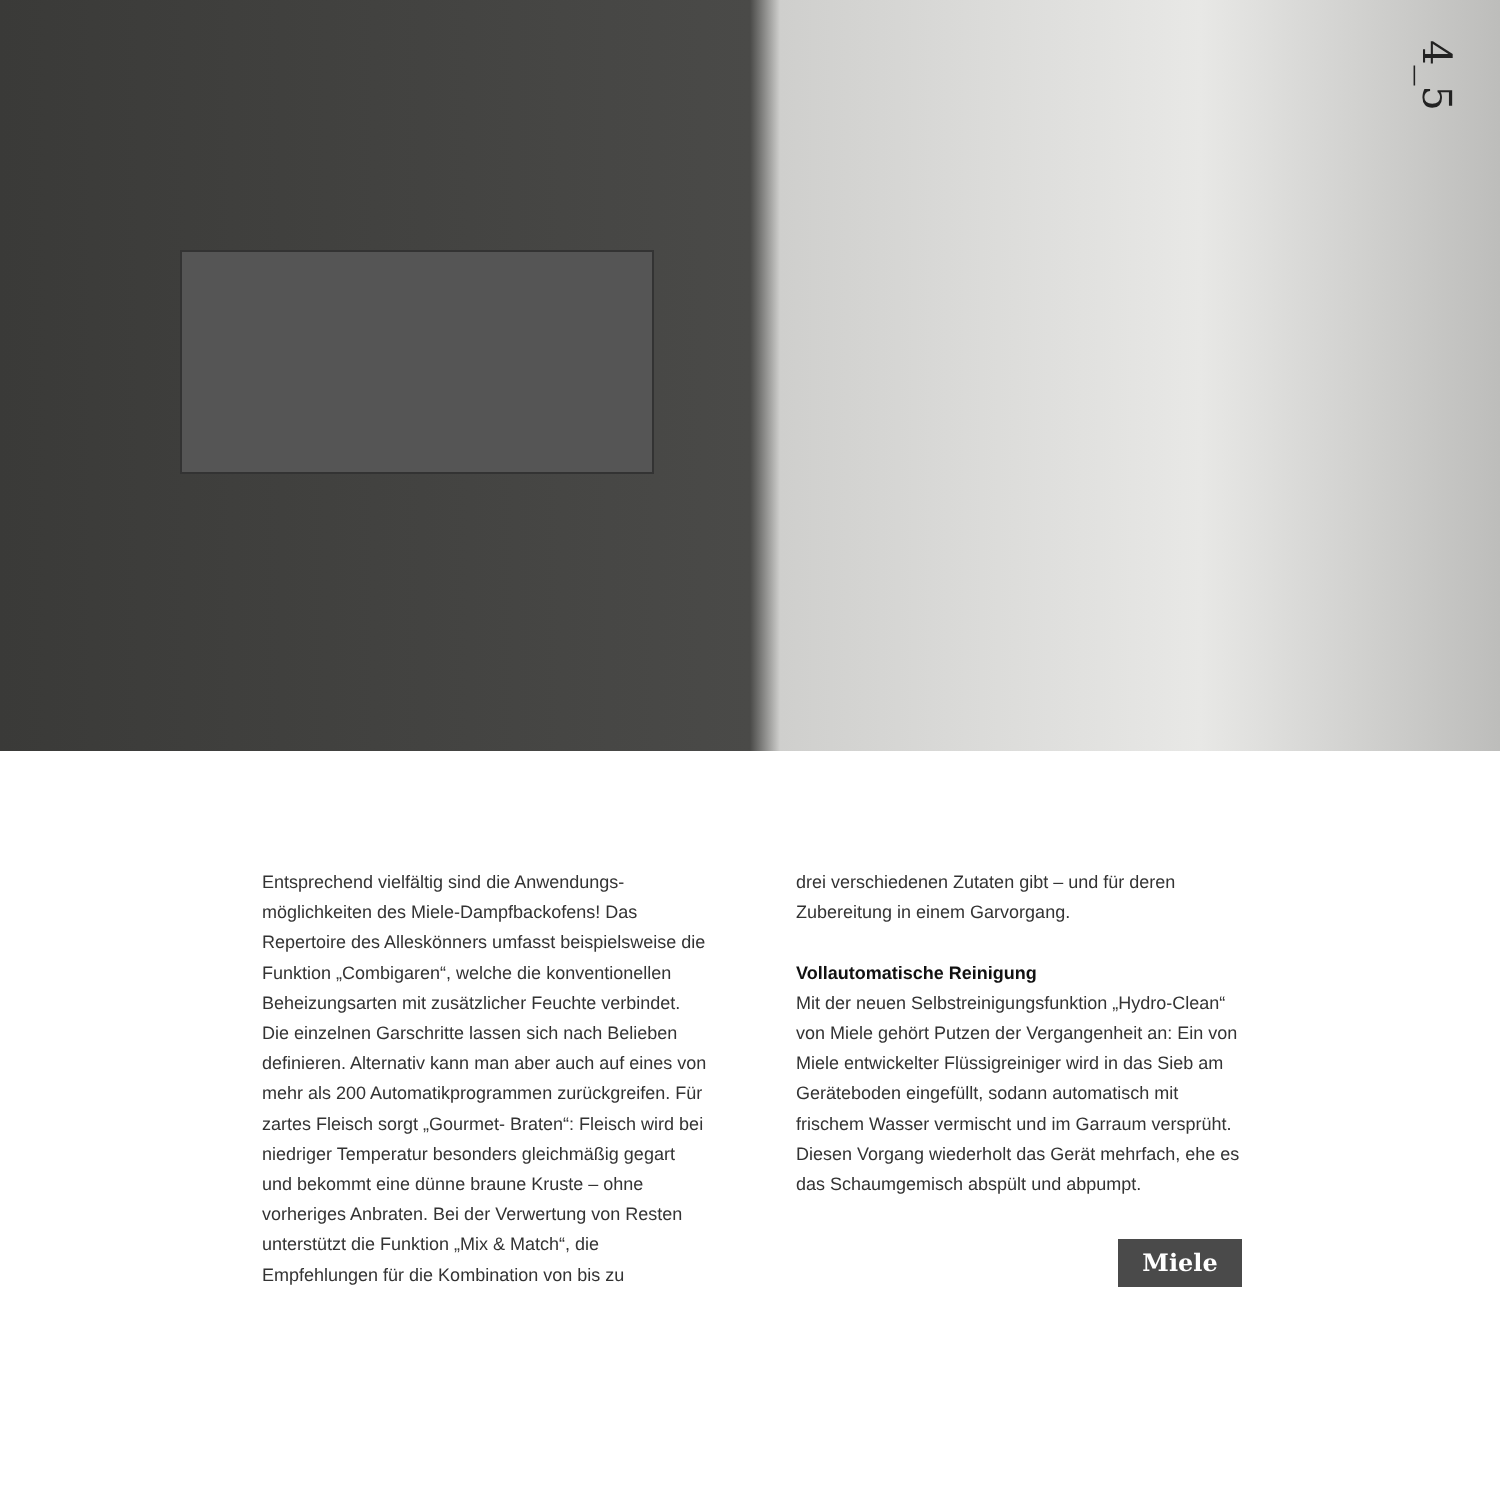4_5
Entsprechend vielfältig sind die Anwendungs­möglichkeiten des Miele-Dampfbackofens! Das Repertoire des Alleskönners umfasst beispiels­weise die Funktion „Combigaren“, welche die konventionellen Beheizungsarten mit zusätzlicher Feuchte verbindet. Die einzelnen Garschritte lassen sich nach Belieben definieren. Alternativ kann man aber auch auf eines von mehr als 200 Automatikprogrammen zurückgreifen. Für zartes Fleisch sorgt „Gourmet- Braten“: Fleisch wird bei niedriger Temperatur besonders gleichmäßig gegart und bekommt eine dünne braune Kruste – ohne vorheriges Anbraten. Bei der Verwertung von Resten unterstützt die Funktion „Mix & Match“, die Empfehlungen für die Kombination von bis zu
drei verschiedenen Zutaten gibt – und für deren Zubereitung in einem Garvorgang.
Vollautomatische Reinigung
Mit der neuen Selbstreinigungsfunktion „Hydro-Clean“ von Miele gehört Putzen der Vergangenheit an: Ein von Miele entwickelter Flüssigreiniger wird in das Sieb am Geräteboden eingefüllt, sodann automatisch mit frischem Wasser vermischt und im Garraum versprüht. Diesen Vorgang wiederholt das Gerät mehrfach, ehe es das Schaumgemisch abspült und abpumpt.
Miele